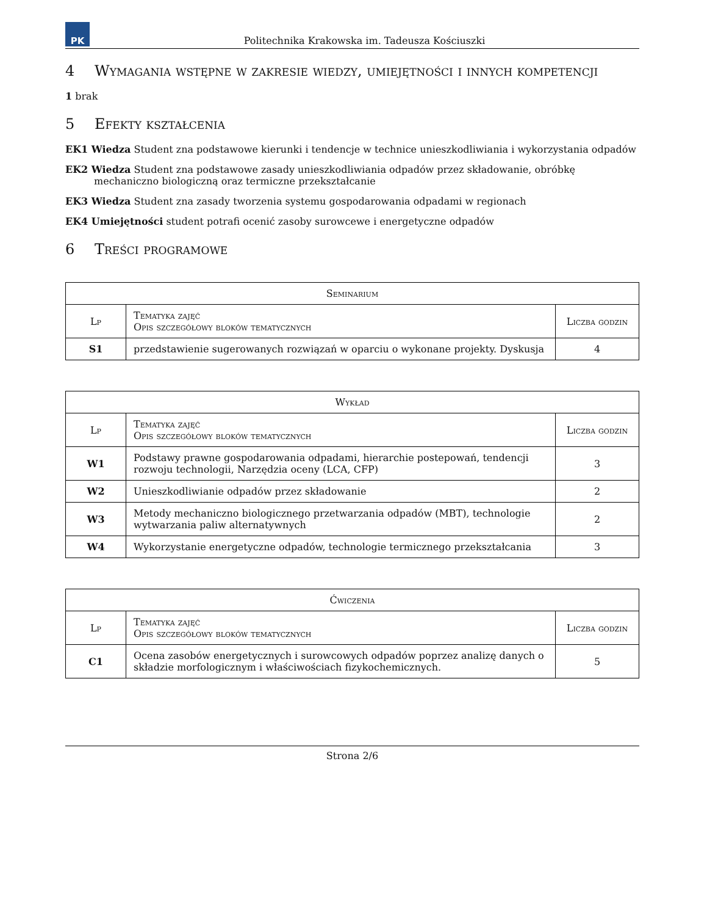PK
Politechnika Krakowska im. Tadeusza Kościuszki
4 Wymagania wstępne w zakresie wiedzy, umiejętności i innych kompetencji
1 brak
5 Efekty kształcenia
EK1 Wiedza Student zna podstawowe kierunki i tendencje w technice unieszkodliwiania i wykorzystania odpadów
EK2 Wiedza Student zna podstawowe zasady unieszkodliwiania odpadów przez składowanie, obróbkę mechaniczno biologiczną oraz termiczne przekształcanie
EK3 Wiedza Student zna zasady tworzenia systemu gospodarowania odpadami w regionach
EK4 Umiejętności student potrafi ocenić zasoby surowcewe i energetyczne odpadów
6 Treści programowe
| Seminarium | | |
| --- | --- | --- |
| Lp | Tematyka zajęć Opis szczegółowy bloków tematycznych | Liczba godzin |
| S1 | przedstawienie sugerowanych rozwiązań w oparciu o wykonane projekty. Dyskusja | 4 |
| Wykład | | |
| --- | --- | --- |
| Lp | Tematyka zajęć Opis szczegółowy bloków tematycznych | Liczba godzin |
| W1 | Podstawy prawne gospodarowania odpadami, hierarchie postepowań, tendencji rozwoju technologii, Narzędzia oceny (LCA, CFP) | 3 |
| W2 | Unieszkodliwianie odpadów przez składowanie | 2 |
| W3 | Metody mechaniczno biologicznego przetwarzania odpadów (MBT), technologie wytwarzania paliw alternatywnych | 2 |
| W4 | Wykorzystanie energetyczne odpadów, technologie termicznego przekształcania | 3 |
| Ćwiczenia | | |
| --- | --- | --- |
| Lp | Tematyka zajęć Opis szczegółowy bloków tematycznych | Liczba godzin |
| C1 | Ocena zasobów energetycznych i surowcowych odpadów poprzez analizę danych o składzie morfologicznym i właściwościach fizykochemicznych. | 5 |
Strona 2/6